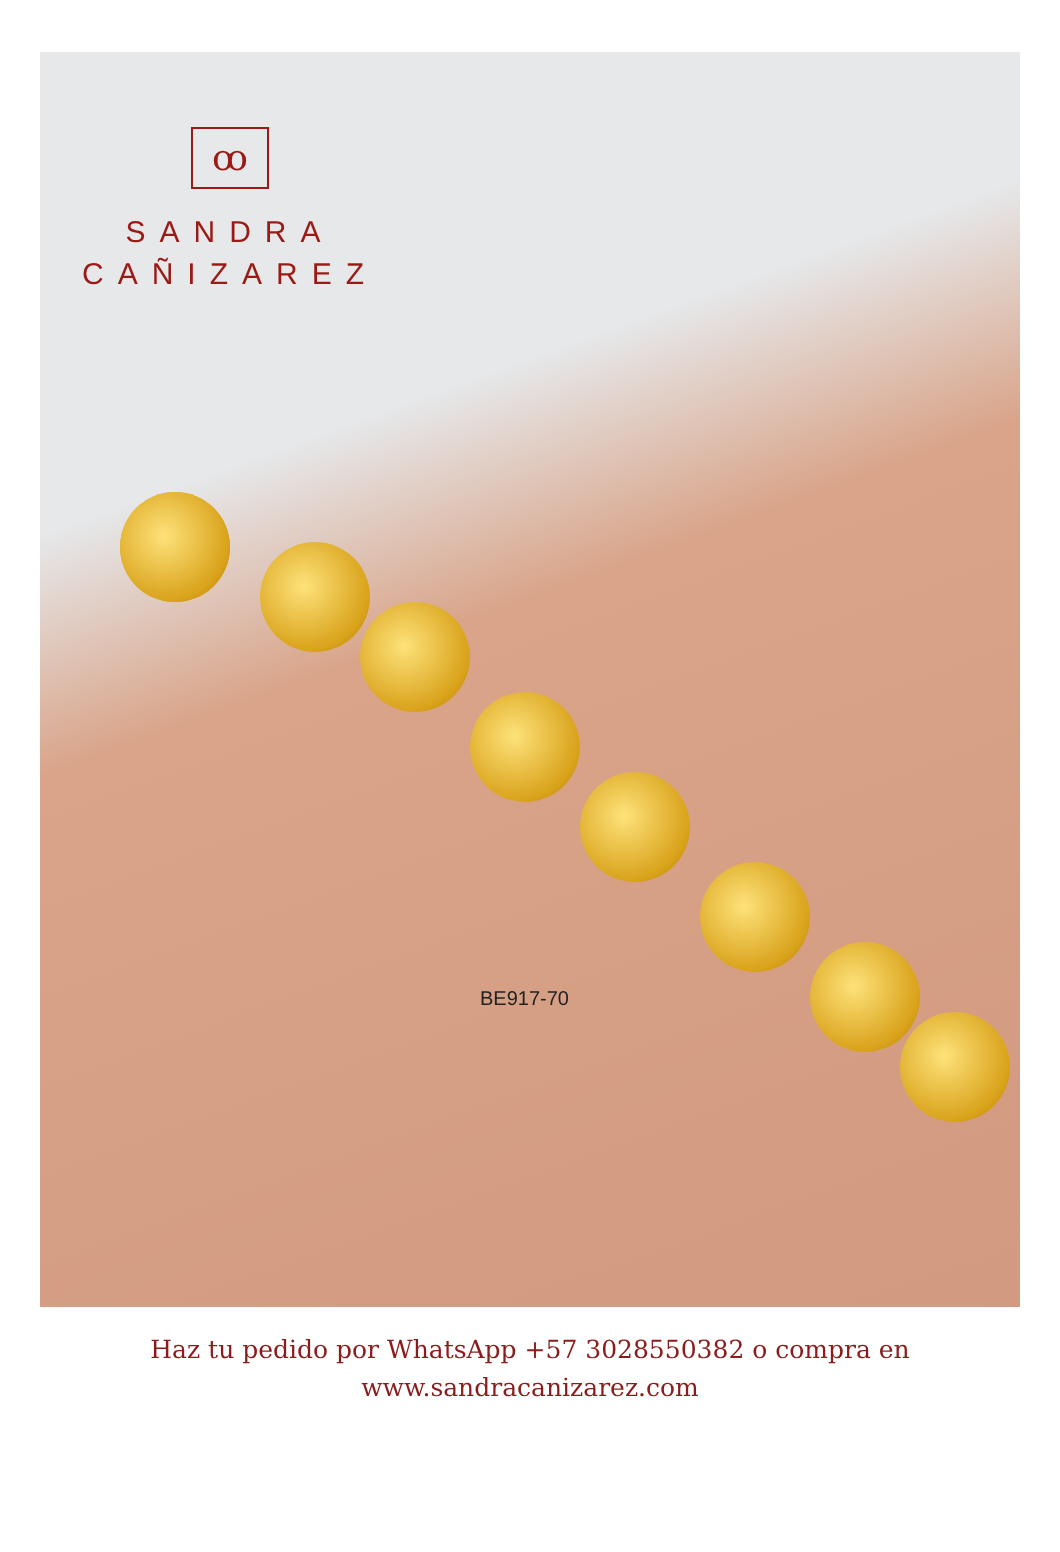ꝏ
SANDRA
CAÑIZAREZ
BE917-70
Haz tu pedido por WhatsApp +57 3028550382 o compra en
www.sandracanizarez.com